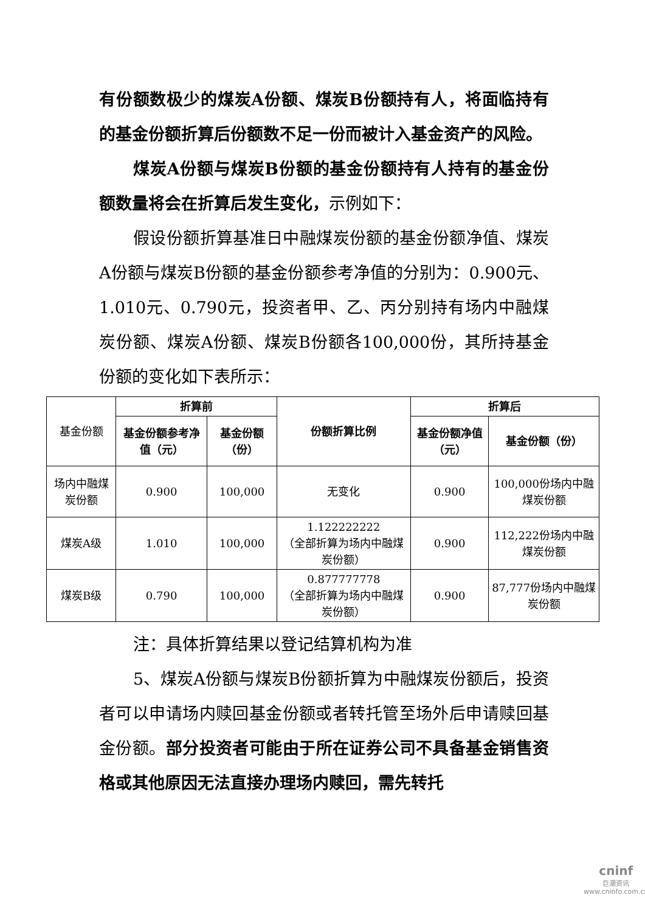有份额数极少的煤炭A份额、煤炭B份额持有人，将面临持有的基金份额折算后份额数不足一份而被计入基金资产的风险。
煤炭A份额与煤炭B份额的基金份额持有人持有的基金份额数量将会在折算后发生变化，示例如下：
假设份额折算基准日中融煤炭份额的基金份额净值、煤炭A份额与煤炭B份额的基金份额参考净值的分别为：0.900元、1.010元、0.790元，投资者甲、乙、丙分别持有场内中融煤炭份额、煤炭A份额、煤炭B份额各100,000份，其所持基金份额的变化如下表所示：
| 基金份额 | 折算前 | | 份额折算比例 | 折算后 | |
| | 基金份额参考净值（元） | 基金份额（份） | | 基金份额净值（元） | 基金份额（份） |
| 场内中融煤炭份额 | 0.900 | 100,000 | 无变化 | 0.900 | 100,000份场内中融煤炭份额 |
| 煤炭A级 | 1.010 | 100,000 | 1.122222222 （全部折算为场内中融煤炭份额） | 0.900 | 112,222份场内中融煤炭份额 |
| 煤炭B级 | 0.790 | 100,000 | 0.877777778 （全部折算为场内中融煤炭份额） | 0.900 | 87,777份场内中融煤炭份额 |
注：具体折算结果以登记结算机构为准
5、煤炭A份额与煤炭B份额折算为中融煤炭份额后，投资者可以申请场内赎回基金份额或者转托管至场外后申请赎回基金份额。部分投资者可能由于所在证券公司不具备基金销售资格或其他原因无法直接办理场内赎回，需先转托
cninf
巨潮资讯
www.cninfo.com.cn